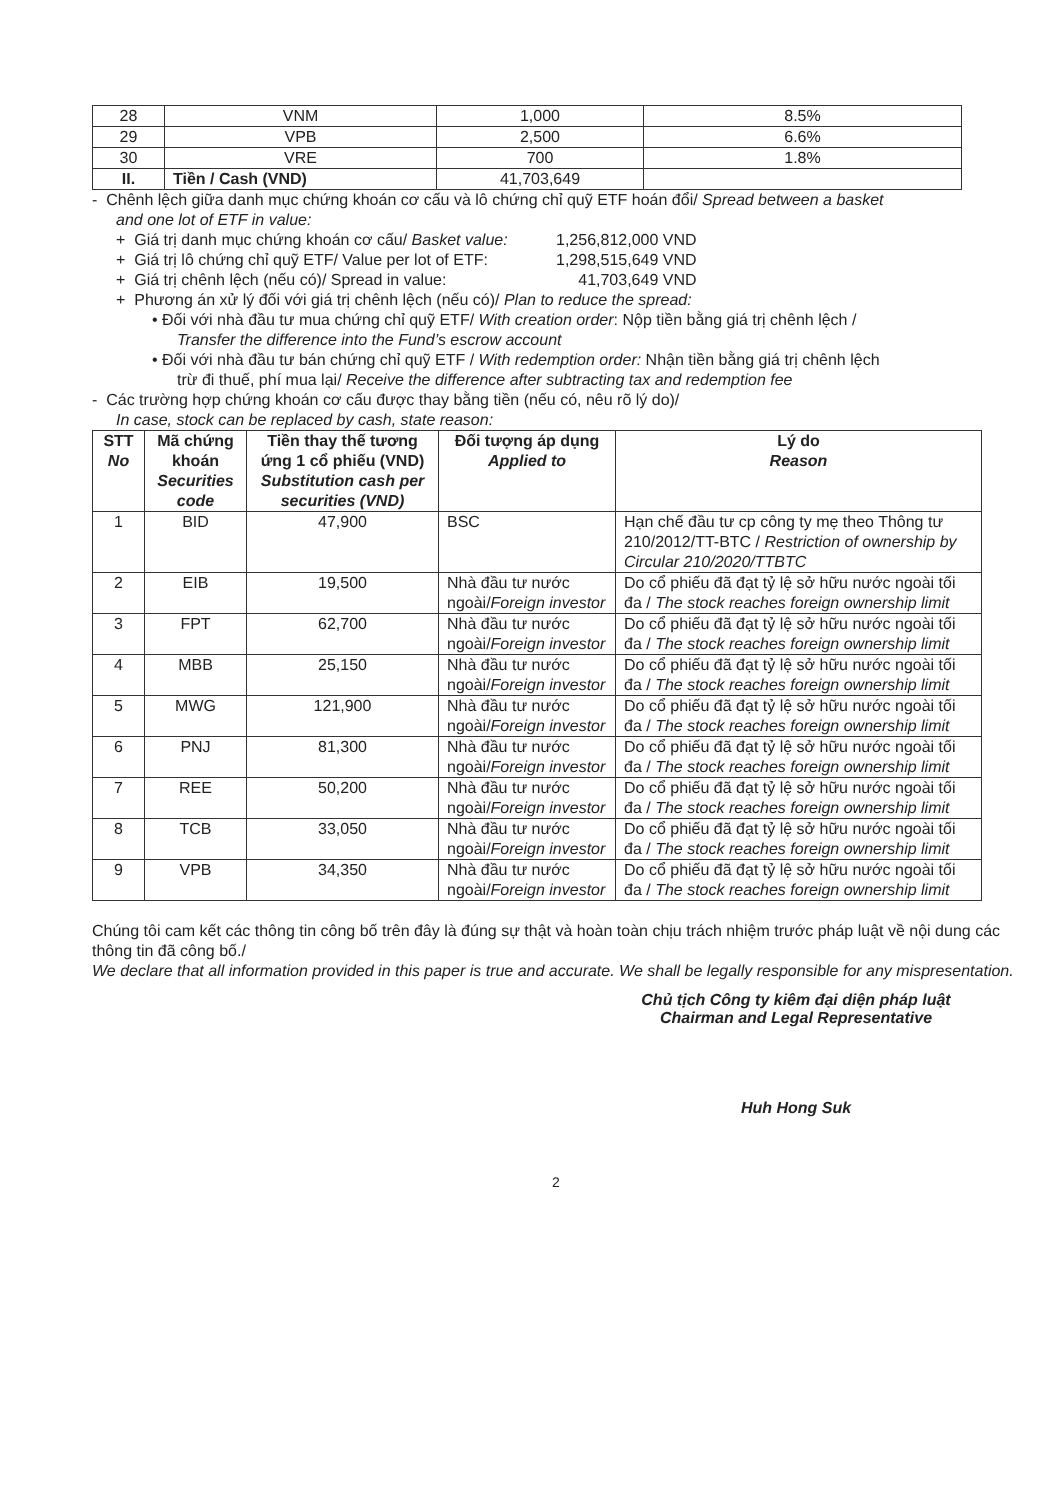| 28 | VNM | 1,000 | 8.5% |
| 29 | VPB | 2,500 | 6.6% |
| 30 | VRE | 700 | 1.8% |
| II. | Tiền / Cash (VND) | 41,703,649 | |
- Chênh lệch giữa danh mục chứng khoán cơ cấu và lô chứng chỉ quỹ ETF hoán đổi/ Spread between a basket
and one lot of ETF in value:
+ Giá trị danh mục chứng khoán cơ cấu/ Basket value: 1,256,812,000 VND
+ Giá trị lô chứng chỉ quỹ ETF/ Value per lot of ETF: 1,298,515,649 VND
+ Giá trị chênh lệch (nếu có)/ Spread in value: 41,703,649 VND
+ Phương án xử lý đối với giá trị chênh lệch (nếu có)/ Plan to reduce the spread:
• Đối với nhà đầu tư mua chứng chỉ quỹ ETF/ With creation order: Nộp tiền bằng giá trị chênh lệch /
Transfer the difference into the Fund’s escrow account
• Đối với nhà đầu tư bán chứng chỉ quỹ ETF / With redemption order: Nhận tiền bằng giá trị chênh lệch
trừ đi thuế, phí mua lại/ Receive the difference after subtracting tax and redemption fee
- Các trường hợp chứng khoán cơ cấu được thay bằng tiền (nếu có, nêu rõ lý do)/
In case, stock can be replaced by cash, state reason:
| STT No | Mã chứng khoán Securities code | Tiền thay thế tương ứng 1 cổ phiếu (VND) Substitution cash per securities (VND) | Đối tượng áp dụng Applied to | Lý do Reason |
| --- | --- | --- | --- | --- |
| 1 | BID | 47,900 | BSC | Hạn chế đầu tư cp công ty mẹ theo Thông tư 210/2012/TT-BTC / Restriction of ownership by Circular 210/2020/TTBTC |
| 2 | EIB | 19,500 | Nhà đầu tư nước ngoài/ Foreign investor | Do cổ phiếu đã đạt tỷ lệ sở hữu nước ngoài tối đa / The stock reaches foreign ownership limit |
| 3 | FPT | 62,700 | Nhà đầu tư nước ngoài/ Foreign investor | Do cổ phiếu đã đạt tỷ lệ sở hữu nước ngoài tối đa / The stock reaches foreign ownership limit |
| 4 | MBB | 25,150 | Nhà đầu tư nước ngoài/ Foreign investor | Do cổ phiếu đã đạt tỷ lệ sở hữu nước ngoài tối đa / The stock reaches foreign ownership limit |
| 5 | MWG | 121,900 | Nhà đầu tư nước ngoài/ Foreign investor | Do cổ phiếu đã đạt tỷ lệ sở hữu nước ngoài tối đa / The stock reaches foreign ownership limit |
| 6 | PNJ | 81,300 | Nhà đầu tư nước ngoài/ Foreign investor | Do cổ phiếu đã đạt tỷ lệ sở hữu nước ngoài tối đa / The stock reaches foreign ownership limit |
| 7 | REE | 50,200 | Nhà đầu tư nước ngoài/ Foreign investor | Do cổ phiếu đã đạt tỷ lệ sở hữu nước ngoài tối đa / The stock reaches foreign ownership limit |
| 8 | TCB | 33,050 | Nhà đầu tư nước ngoài/ Foreign investor | Do cổ phiếu đã đạt tỷ lệ sở hữu nước ngoài tối đa / The stock reaches foreign ownership limit |
| 9 | VPB | 34,350 | Nhà đầu tư nước ngoài/ Foreign investor | Do cổ phiếu đã đạt tỷ lệ sở hữu nước ngoài tối đa / The stock reaches foreign ownership limit |
Chúng tôi cam kết các thông tin công bố trên đây là đúng sự thật và hoàn toàn chịu trách nhiệm trước pháp luật về nội dung các thông tin đã công bố./
We declare that all information provided in this paper is true and accurate. We shall be legally responsible for any mispresentation.
Chủ tịch Công ty kiêm đại diện pháp luật
Chairman and Legal Representative
Huh Hong Suk
2